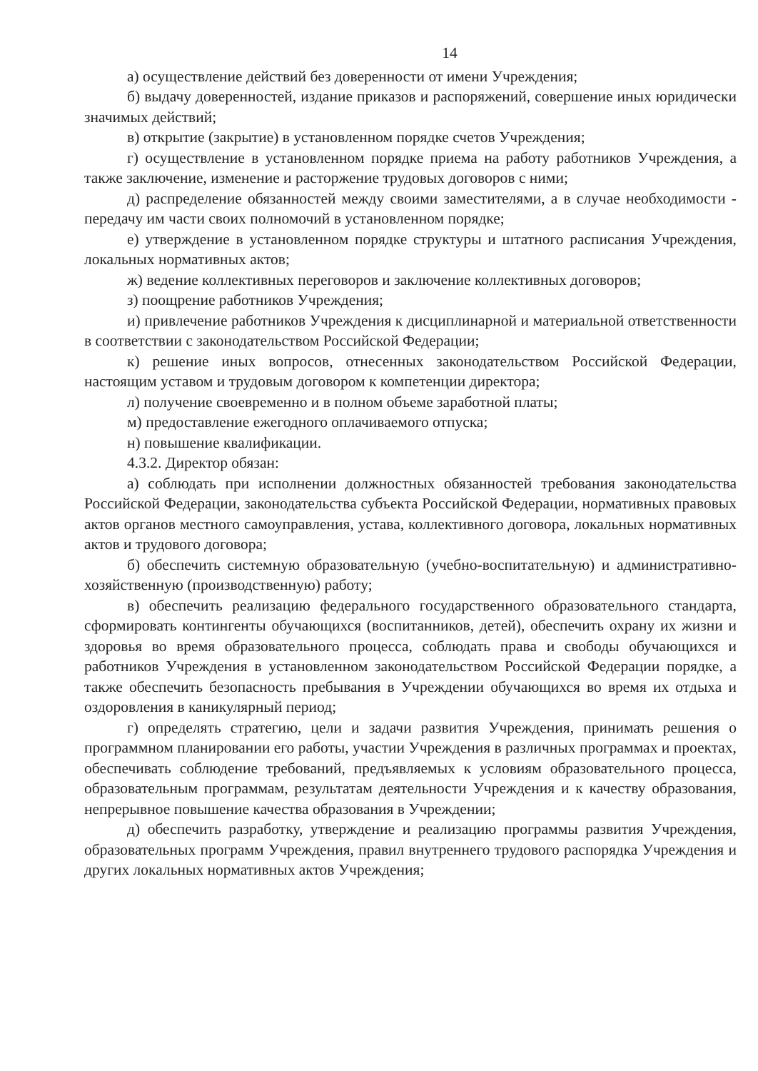14
а) осуществление действий без доверенности от имени Учреждения;
б) выдачу доверенностей, издание приказов и распоряжений, совершение иных юридически значимых действий;
в) открытие (закрытие) в установленном порядке счетов Учреждения;
г) осуществление в установленном порядке приема на работу работников Учреждения, а также заключение, изменение и расторжение трудовых договоров с ними;
д) распределение обязанностей между своими заместителями, а в случае необходимости - передачу им части своих полномочий в установленном порядке;
е) утверждение в установленном порядке структуры и штатного расписания Учреждения, локальных нормативных актов;
ж) ведение коллективных переговоров и заключение коллективных договоров;
з) поощрение работников Учреждения;
и) привлечение работников Учреждения к дисциплинарной и материальной ответственности в соответствии с законодательством Российской Федерации;
к) решение иных вопросов, отнесенных законодательством Российской Федерации, настоящим уставом и трудовым договором к компетенции директора;
л) получение своевременно и в полном объеме заработной платы;
м) предоставление ежегодного оплачиваемого отпуска;
н) повышение квалификации.
4.3.2. Директор обязан:
а) соблюдать при исполнении должностных обязанностей требования законодательства Российской Федерации, законодательства субъекта Российской Федерации, нормативных правовых актов органов местного самоуправления, устава, коллективного договора, локальных нормативных актов и трудового договора;
б) обеспечить системную образовательную (учебно-воспитательную) и административно-хозяйственную (производственную) работу;
в) обеспечить реализацию федерального государственного образовательного стандарта, сформировать контингенты обучающихся (воспитанников, детей), обеспечить охрану их жизни и здоровья во время образовательного процесса, соблюдать права и свободы обучающихся и работников Учреждения в установленном законодательством Российской Федерации порядке, а также обеспечить безопасность пребывания в Учреждении обучающихся во время их отдыха и оздоровления в каникулярный период;
г) определять стратегию, цели и задачи развития Учреждения, принимать решения о программном планировании его работы, участии Учреждения в различных программах и проектах, обеспечивать соблюдение требований, предъявляемых к условиям образовательного процесса, образовательным программам, результатам деятельности Учреждения и к качеству образования, непрерывное повышение качества образования в Учреждении;
д) обеспечить разработку, утверждение и реализацию программы развития Учреждения, образовательных программ Учреждения, правил внутреннего трудового распорядка Учреждения и других локальных нормативных актов Учреждения;